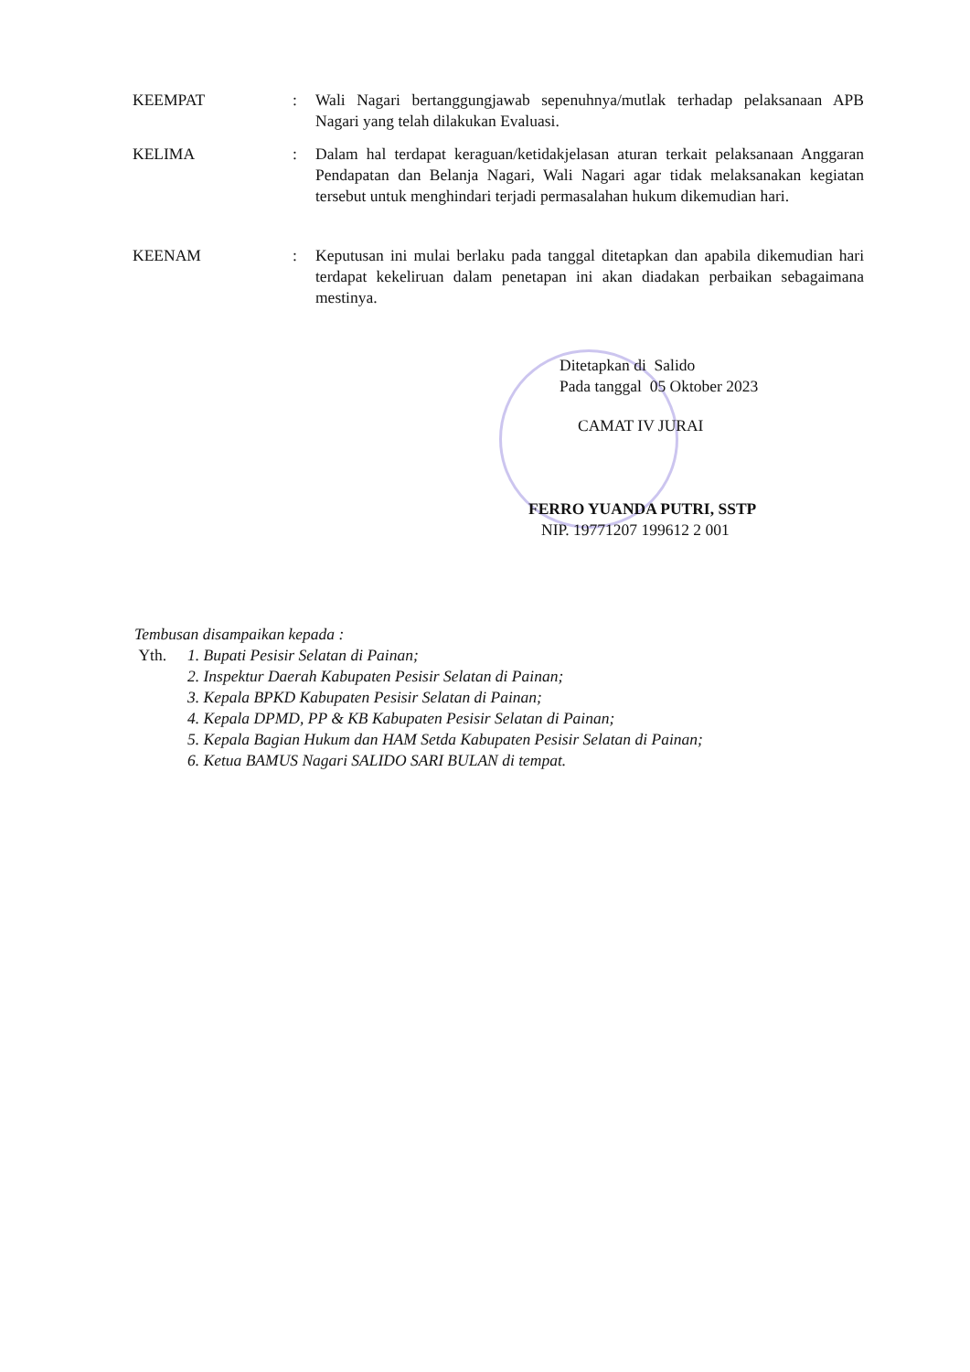KEEMPAT : Wali Nagari bertanggungjawab sepenuhnya/mutlak terhadap pelaksanaan APB Nagari yang telah dilakukan Evaluasi.
KELIMA : Dalam hal terdapat keraguan/ketidakjelasan aturan terkait pelaksanaan Anggaran Pendapatan dan Belanja Nagari, Wali Nagari agar tidak melaksanakan kegiatan tersebut untuk menghindari terjadi permasalahan hukum dikemudian hari.
KEENAM : Keputusan ini mulai berlaku pada tanggal ditetapkan dan apabila dikemudian hari terdapat kekeliruan dalam penetapan ini akan diadakan perbaikan sebagaimana mestinya.
Ditetapkan di Salido
Pada tanggal 05 Oktober 2023
CAMAT IV JURAI
FERRO YUANDA PUTRI, SSTP
NIP. 19771207 199612 2 001
Tembusan disampaikan kepada :
Yth. 1. Bupati Pesisir Selatan di Painan;
2. Inspektur Daerah Kabupaten Pesisir Selatan di Painan;
3. Kepala BPKD Kabupaten Pesisir Selatan di Painan;
4. Kepala DPMD, PP & KB Kabupaten Pesisir Selatan di Painan;
5. Kepala Bagian Hukum dan HAM Setda Kabupaten Pesisir Selatan di Painan;
6. Ketua BAMUS Nagari SALIDO SARI BULAN di tempat.